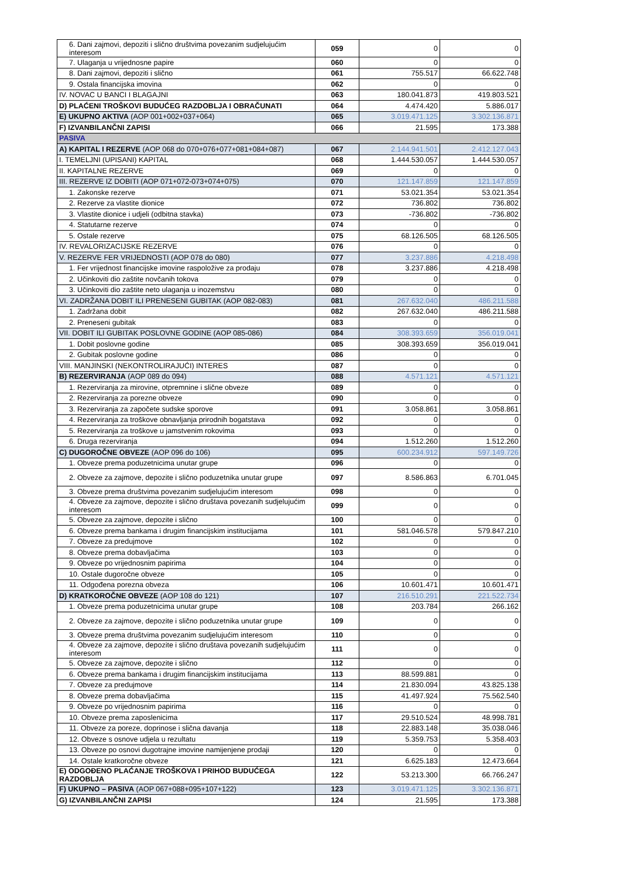| 6. Dani zajmovi, depoziti i slično društvima povezanim sudjelujućim interesom | 059 | 0 | 0 |
| 7. Ulaganja u vrijednosne papire | 060 | 0 | 0 |
| 8. Dani zajmovi, depoziti i slično | 061 | 755.517 | 66.622.748 |
| 9. Ostala financijska imovina | 062 | 0 | 0 |
| IV. NOVAC U BANCI I BLAGAJNI | 063 | 180.041.873 | 419.803.521 |
| D) PLAĆENI TROŠKOVI BUDUĆEG RAZDOBLJA I OBRAČUNATI | 064 | 4.474.420 | 5.886.017 |
| E) UKUPNO AKTIVA (AOP 001+002+037+064) | 065 | 3.019.471.125 | 3.302.136.871 |
| F) IZVANBILANČNI ZAPISI | 066 | 21.595 | 173.388 |
| PASIVA | | | |
| A) KAPITAL I REZERVE (AOP 068 do 070+076+077+081+084+087) | 067 | 2.144.941.501 | 2.412.127.043 |
| I. TEMELJNI (UPISANI) KAPITAL | 068 | 1.444.530.057 | 1.444.530.057 |
| II. KAPITALNE REZERVE | 069 | 0 | 0 |
| III. REZERVE IZ DOBITI (AOP 071+072-073+074+075) | 070 | 121.147.859 | 121.147.859 |
| 1. Zakonske rezerve | 071 | 53.021.354 | 53.021.354 |
| 2. Rezerve za vlastite dionice | 072 | 736.802 | 736.802 |
| 3. Vlastite dionice i udjeli (odbitna stavka) | 073 | -736.802 | -736.802 |
| 4. Statutarne rezerve | 074 | 0 | 0 |
| 5. Ostale rezerve | 075 | 68.126.505 | 68.126.505 |
| IV. REVALORIZACIJSKE REZERVE | 076 | 0 | 0 |
| V. REZERVE FER VRIJEDNOSTI (AOP 078 do 080) | 077 | 3.237.886 | 4.218.498 |
| 1. Fer vrijednost financijske imovine raspoložive za prodaju | 078 | 3.237.886 | 4.218.498 |
| 2. Učinkoviti dio zaštite novčanih tokova | 079 | 0 | 0 |
| 3. Učinkoviti dio zaštite neto ulaganja u inozemstvu | 080 | 0 | 0 |
| VI. ZADRŽANA DOBIT ILI PRENESENI GUBITAK (AOP 082-083) | 081 | 267.632.040 | 486.211.588 |
| 1. Zadržana dobit | 082 | 267.632.040 | 486.211.588 |
| 2. Preneseni gubitak | 083 | 0 | 0 |
| VII. DOBIT ILI GUBITAK POSLOVNE GODINE (AOP 085-086) | 084 | 308.393.659 | 356.019.041 |
| 1. Dobit poslovne godine | 085 | 308.393.659 | 356.019.041 |
| 2. Gubitak poslovne godine | 086 | 0 | 0 |
| VIII. MANJINSKI (NEKONTROLIRAJUĆI) INTERES | 087 | 0 | 0 |
| B) REZERVIRANJA (AOP 089 do 094) | 088 | 4.571.121 | 4.571.121 |
| 1. Rezerviranja za mirovine, otpremnine i slične obveze | 089 | 0 | 0 |
| 2. Rezerviranja za porezne obveze | 090 | 0 | 0 |
| 3. Rezerviranja za započete sudske sporove | 091 | 3.058.861 | 3.058.861 |
| 4. Rezerviranja za troškove obnavljanja prirodnih bogatstava | 092 | 0 | 0 |
| 5. Rezerviranja za troškove u jamstvenim rokovima | 093 | 0 | 0 |
| 6. Druga rezerviranja | 094 | 1.512.260 | 1.512.260 |
| C) DUGOROČNE OBVEZE (AOP 096 do 106) | 095 | 600.234.912 | 597.149.726 |
| 1. Obveze prema poduzetnicima unutar grupe | 096 | 0 | 0 |
| 2. Obveze za zajmove, depozite i slično poduzetnika unutar grupe | 097 | 8.586.863 | 6.701.045 |
| 3. Obveze prema društvima povezanim sudjelujućim interesom | 098 | 0 | 0 |
| 4. Obveze za zajmove, depozite i slično društava povezanih sudjelujućim interesom | 099 | 0 | 0 |
| 5. Obveze za zajmove, depozite i slično | 100 | 0 | 0 |
| 6. Obveze prema bankama i drugim financijskim institucijama | 101 | 581.046.578 | 579.847.210 |
| 7. Obveze za predujmove | 102 | 0 | 0 |
| 8. Obveze prema dobavljačima | 103 | 0 | 0 |
| 9. Obveze po vrijednosnim papirima | 104 | 0 | 0 |
| 10. Ostale dugoročne obveze | 105 | 0 | 0 |
| 11. Odgođena porezna obveza | 106 | 10.601.471 | 10.601.471 |
| D) KRATKOROČNE OBVEZE (AOP 108 do 121) | 107 | 216.510.291 | 221.522.734 |
| 1. Obveze prema poduzetnicima unutar grupe | 108 | 203.784 | 266.162 |
| 2. Obveze za zajmove, depozite i slično poduzetnika unutar grupe | 109 | 0 | 0 |
| 3. Obveze prema društvima povezanim sudjelujućim interesom | 110 | 0 | 0 |
| 4. Obveze za zajmove, depozite i slično društava povezanih sudjelujućim interesom | 111 | 0 | 0 |
| 5. Obveze za zajmove, depozite i slično | 112 | 0 | 0 |
| 6. Obveze prema bankama i drugim financijskim institucijama | 113 | 88.599.881 | 0 |
| 7. Obveze za predujmove | 114 | 21.830.094 | 43.825.138 |
| 8. Obveze prema dobavljačima | 115 | 41.497.924 | 75.562.540 |
| 9. Obveze po vrijednosnim papirima | 116 | 0 | 0 |
| 10. Obveze prema zaposlenicima | 117 | 29.510.524 | 48.998.781 |
| 11. Obveze za poreze, doprinose i slična davanja | 118 | 22.883.148 | 35.038.046 |
| 12. Obveze s osnove udjela u rezultatu | 119 | 5.359.753 | 5.358.403 |
| 13. Obveze po osnovi dugotrajne imovine namijenjene prodaji | 120 | 0 | 0 |
| 14. Ostale kratkoročne obveze | 121 | 6.625.183 | 12.473.664 |
| E) ODGOĐENO PLAĆANJE TROŠKOVA I PRIHOD BUDUĆEGA RAZDOBLJA | 122 | 53.213.300 | 66.766.247 |
| F) UKUPNO – PASIVA (AOP 067+088+095+107+122) | 123 | 3.019.471.125 | 3.302.136.871 |
| G) IZVANBILANČNI ZAPISI | 124 | 21.595 | 173.388 |